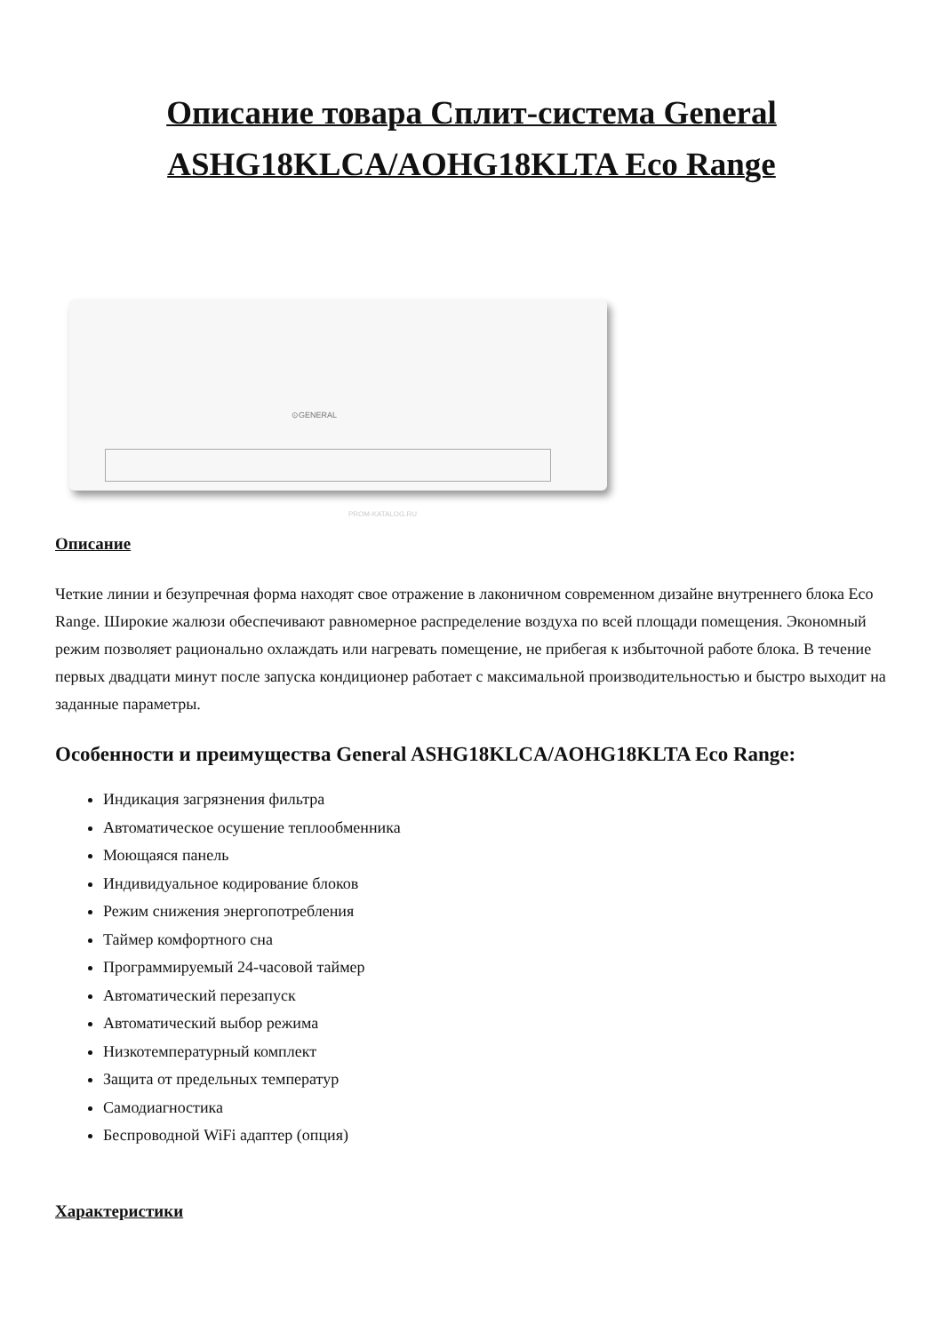Описание товара Сплит-система General ASHG18KLCA/AOHG18KLTA Eco Range
⊙GENERAL
PROM-KATALOG.RU
Описание
Четкие линии и безупречная форма находят свое отражение в лаконичном современном дизайне внутреннего блока Eco Range. Широкие жалюзи обеспечивают равномерное распределение воздуха по всей площади помещения. Экономный режим позволяет рационально охлаждать или нагревать помещение, не прибегая к избыточной работе блока. В течение первых двадцати минут после запуска кондиционер работает с максимальной производительностью и быстро выходит на заданные параметры.
Особенности и преимущества General ASHG18KLCA/AOHG18KLTA Eco Range:
Индикация загрязнения фильтра
Автоматическое осушение теплообменника
Моющаяся панель
Индивидуальное кодирование блоков
Режим снижения энергопотребления
Таймер комфортного сна
Программируемый 24-часовой таймер
Автоматический перезапуск
Автоматический выбор режима
Низкотемпературный комплект
Защита от предельных температур
Самодиагностика
Беспроводной WiFi адаптер (опция)
Характеристики